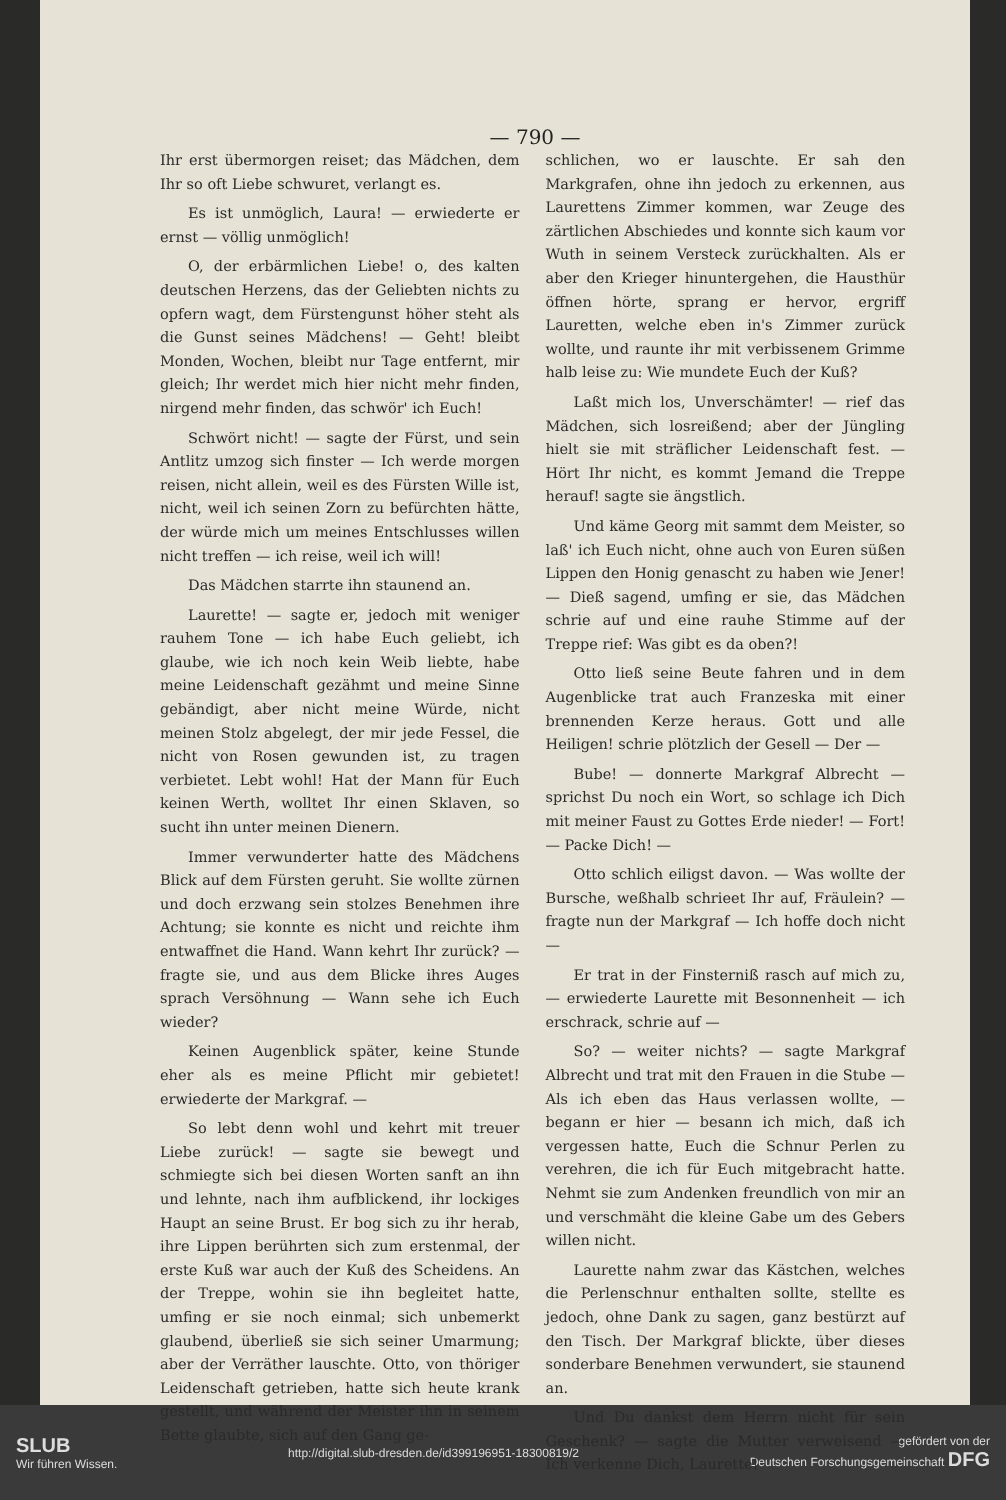— 790 —
Ihr erst übermorgen reiset; das Mädchen, dem Ihr so oft Liebe schwuret, verlangt es.
Es ist unmöglich, Laura! — erwiederte er ernst — völlig unmöglich!
O, der erbärmlichen Liebe! o, des kalten deutschen Herzens, das der Geliebten nichts zu opfern wagt, dem Fürstengunst höher steht als die Gunst seines Mädchens! — Geht! bleibt Monden, Wochen, bleibt nur Tage entfernt, mir gleich; Ihr werdet mich hier nicht mehr finden, nirgend mehr finden, das schwör' ich Euch!
Schwört nicht! — sagte der Fürst, und sein Antlitz umzog sich finster — Ich werde morgen reisen, nicht allein, weil es des Fürsten Wille ist, nicht, weil ich seinen Zorn zu befürchten hätte, der würde mich um meines Entschlusses willen nicht treffen — ich reise, weil ich will!
Das Mädchen starrte ihn staunend an.
Laurette! — sagte er, jedoch mit weniger rauhem Tone — ich habe Euch geliebt, ich glaube, wie ich noch kein Weib liebte, habe meine Leidenschaft gezähmt und meine Sinne gebändigt, aber nicht meine Würde, nicht meinen Stolz abgelegt, der mir jede Fessel, die nicht von Rosen gewunden ist, zu tragen verbietet. Lebt wohl! Hat der Mann für Euch keinen Werth, wolltet Ihr einen Sklaven, so sucht ihn unter meinen Dienern.
Immer verwunderter hatte des Mädchens Blick auf dem Fürsten geruht. Sie wollte zürnen und doch erzwang sein stolzes Benehmen ihre Achtung; sie konnte es nicht und reichte ihm entwaffnet die Hand. Wann kehrt Ihr zurück? — fragte sie, und aus dem Blicke ihres Auges sprach Versöhnung — Wann sehe ich Euch wieder?
Keinen Augenblick später, keine Stunde eher als es meine Pflicht mir gebietet! erwiederte der Markgraf. —
So lebt denn wohl und kehrt mit treuer Liebe zurück! — sagte sie bewegt und schmiegte sich bei diesen Worten sanft an ihn und lehnte, nach ihm aufblickend, ihr lockiges Haupt an seine Brust. Er bog sich zu ihr herab, ihre Lippen berührten sich zum erstenmal, der erste Kuß war auch der Kuß des Scheidens. An der Treppe, wohin sie ihn begleitet hatte, umfing er sie noch einmal; sich unbemerkt glaubend, überließ sie sich seiner Umarmung; aber der Verräther lauschte. Otto, von thöriger Leidenschaft getrieben, hatte sich heute krank gestellt, und während der Meister ihn in seinem Bette glaubte, sich auf den Gang ge-
schlichen, wo er lauschte. Er sah den Markgrafen, ohne ihn jedoch zu erkennen, aus Laurettens Zimmer kommen, war Zeuge des zärtlichen Abschiedes und konnte sich kaum vor Wuth in seinem Versteck zurückhalten. Als er aber den Krieger hinuntergehen, die Hausthür öffnen hörte, sprang er hervor, ergriff Lauretten, welche eben in's Zimmer zurück wollte, und raunte ihr mit verbissenem Grimme halb leise zu: Wie mundete Euch der Kuß?
Laßt mich los, Unverschämter! — rief das Mädchen, sich losreißend; aber der Jüngling hielt sie mit sträflicher Leidenschaft fest. — Hört Ihr nicht, es kommt Jemand die Treppe herauf! sagte sie ängstlich.
Und käme Georg mit sammt dem Meister, so laß' ich Euch nicht, ohne auch von Euren süßen Lippen den Honig genascht zu haben wie Jener! — Dieß sagend, umfing er sie, das Mädchen schrie auf und eine rauhe Stimme auf der Treppe rief: Was gibt es da oben?!
Otto ließ seine Beute fahren und in dem Augenblicke trat auch Franzeska mit einer brennenden Kerze heraus. Gott und alle Heiligen! schrie plötzlich der Gesell — Der —
Bube! — donnerte Markgraf Albrecht — sprichst Du noch ein Wort, so schlage ich Dich mit meiner Faust zu Gottes Erde nieder! — Fort! — Packe Dich! —
Otto schlich eiligst davon. — Was wollte der Bursche, weßhalb schrieet Ihr auf, Fräulein? — fragte nun der Markgraf — Ich hoffe doch nicht —
Er trat in der Finsterniß rasch auf mich zu, — erwiederte Laurette mit Besonnenheit — ich erschrack, schrie auf —
So? — weiter nichts? — sagte Markgraf Albrecht und trat mit den Frauen in die Stube — Als ich eben das Haus verlassen wollte, — begann er hier — besann ich mich, daß ich vergessen hatte, Euch die Schnur Perlen zu verehren, die ich für Euch mitgebracht hatte. Nehmt sie zum Andenken freundlich von mir an und verschmäht die kleine Gabe um des Gebers willen nicht.
Laurette nahm zwar das Kästchen, welches die Perlenschnur enthalten sollte, stellte es jedoch, ohne Dank zu sagen, ganz bestürzt auf den Tisch. Der Markgraf blickte, über dieses sonderbare Benehmen verwundert, sie staunend an.
Und Du dankst dem Herrn nicht für sein Geschenk? — sagte die Mutter verweisend — Ich verkenne Dich, Laurette!
SLUB
Wir führen Wissen.
http://digital.slub-dresden.de/id399196951-18300819/2
gefördert von der
Deutschen Forschungsgemeinschaft DFG